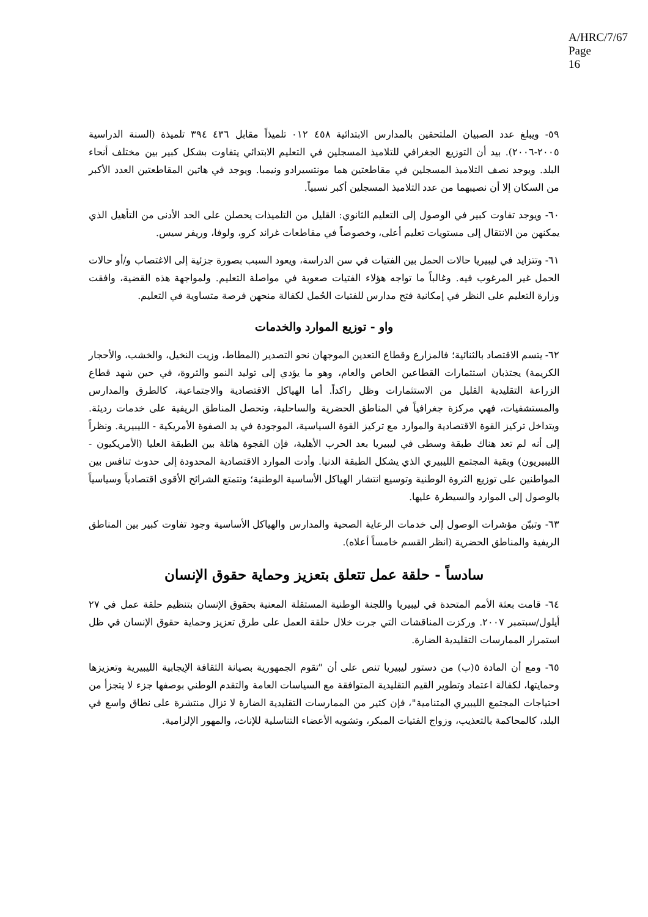A/HRC/7/67
Page 16
٥٩- ويبلغ عدد الصبيان الملتحقين بالمدارس الابتدائية ٤٥٨ ٠١٢ تلميذاً مقابل ٤٣٦ ٣٩٤ تلميذة (السنة الدراسية ٢٠٠٥-٢٠٠٦). بيد أن التوزيع الجغرافي للتلاميذ المسجلين في التعليم الابتدائي يتفاوت بشكل كبير بين مختلف أنحاء البلد. ويوجد نصف التلاميذ المسجلين في مقاطعتين هما مونتسيرادو ونيمبا. ويوجد في هاتين المقاطعتين العدد الأكبر من السكان إلا أن نصيبهما من عدد التلاميذ المسجلين أكبر نسبياً.
٦٠- ويوجد تفاوت كبير في الوصول إلى التعليم الثانوي: القليل من التلميذات يحصلن على الحد الأدنى من التأهيل الذي يمكنهن من الانتقال إلى مستويات تعليم أعلى، وخصوصاً في مقاطعات غراند كرو، ولوفا، وريفر سيس.
٦١- وتتزايد في ليبيريا حالات الحمل بين الفتيات في سن الدراسة، ويعود السبب بصورة جزئية إلى الاغتصاب و/أو حالات الحمل غير المرغوب فيه. وغالباً ما تواجه هؤلاء الفتيات صعوبة في مواصلة التعليم. ولمواجهة هذه القضية، وافقت وزارة التعليم على النظر في إمكانية فتح مدارس للفتيات الحُمل لكفالة منحهن فرصة متساوية في التعليم.
واو - توزيع الموارد والخدمات
٦٢- يتسم الاقتصاد بالثنائية؛ فالمزارع وقطاع التعدين الموجهان نحو التصدير (المطاط، وزيت النخيل، والخشب، والأحجار الكريمة) يجتذبان استثمارات القطاعين الخاص والعام، وهو ما يؤدي إلى توليد النمو والثروة، في حين شهد قطاع الزراعة التقليدية القليل من الاستثمارات وظل راكداً. أما الهياكل الاقتصادية والاجتماعية، كالطرق والمدارس والمستشفيات، فهي مركزة جغرافياً في المناطق الحضرية والساحلية، وتحصل المناطق الريفية على خدمات رديئة. ويتداخل تركيز القوة الاقتصادية والموارد مع تركيز القوة السياسية، الموجودة في يد الصفوة الأمريكية - الليبيرية. ونظراً إلى أنه لم تعد هناك طبقة وسطى في ليبيريا بعد الحرب الأهلية، فإن الفجوة هائلة بين الطبقة العليا (الأمريكيون - الليبيريون) وبقية المجتمع الليبيري الذي يشكل الطبقة الدنيا. وأدت الموارد الاقتصادية المحدودة إلى حدوث تنافس بين المواطنين على توزيع الثروة الوطنية وتوسيع انتشار الهياكل الأساسية الوطنية؛ وتتمتع الشرائح الأقوى اقتصادياً وسياسياً بالوصول إلى الموارد والسيطرة عليها.
٦٣- وتبيّن مؤشرات الوصول إلى خدمات الرعاية الصحية والمدارس والهياكل الأساسية وجود تفاوت كبير بين المناطق الريفية والمناطق الحضرية (انظر القسم خامساً أعلاه).
سادساً - حلقة عمل تتعلق بتعزيز وحماية حقوق الإنسان
٦٤- قامت بعثة الأمم المتحدة في ليبيريا واللجنة الوطنية المستقلة المعنية بحقوق الإنسان بتنظيم حلقة عمل في ٢٧ أيلول/سبتمبر ٢٠٠٧. وركزت المناقشات التي جرت خلال حلقة العمل على طرق تعزيز وحماية حقوق الإنسان في ظل استمرار الممارسات التقليدية الضارة.
٦٥- ومع أن المادة ٥(ب) من دستور ليبيريا تنص على أن "تقوم الجمهورية بصيانة الثقافة الإيجابية الليبيرية وتعزيزها وحمايتها، لكفالة اعتماد وتطوير القيم التقليدية المتوافقة مع السياسات العامة والتقدم الوطني بوصفها جزء لا يتجزأ من احتياجات المجتمع الليبيري المتنامية"، فإن كثير من الممارسات التقليدية الضارة لا تزال منتشرة على نطاق واسع في البلد، كالمحاكمة بالتعذيب، وزواج الفتيات المبكر، وتشويه الأعضاء التناسلية للإناث، والمهور الإلزامية.